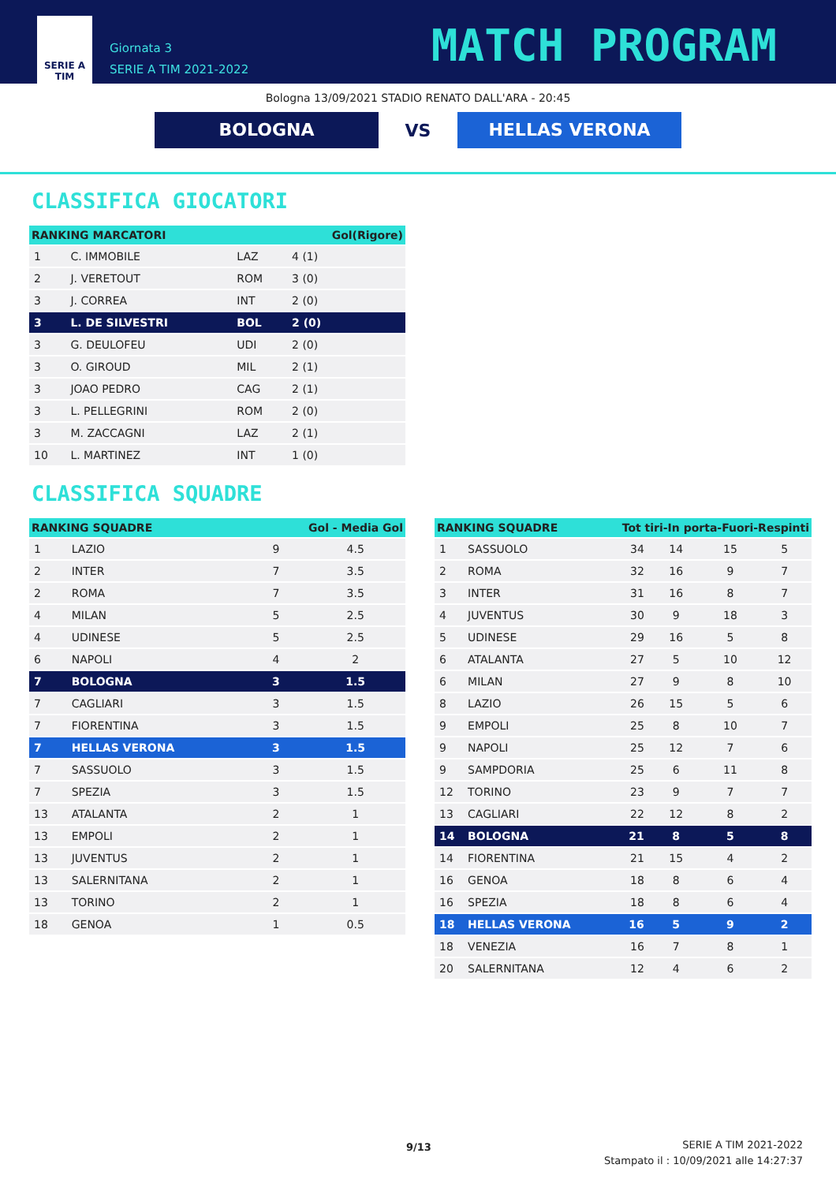SERIE A
TIM
Giornata 3
SERIE A TIM 2021-2022
MATCH PROGRAM
Bologna 13/09/2021 STADIO RENATO DALL'ARA - 20:45
BOLOGNA
VS
HELLAS VERONA
CLASSIFICA GIOCATORI
| RANKING MARCATORI | | | Gol(Rigore) |
| --- | --- | --- | --- |
| 1 | C. IMMOBILE | LAZ | 4 (1) |
| 2 | J. VERETOUT | ROM | 3 (0) |
| 3 | J. CORREA | INT | 2 (0) |
| 3 | L. DE SILVESTRI | BOL | 2 (0) |
| 3 | G. DEULOFEU | UDI | 2 (0) |
| 3 | O. GIROUD | MIL | 2 (1) |
| 3 | JOAO PEDRO | CAG | 2 (1) |
| 3 | L. PELLEGRINI | ROM | 2 (0) |
| 3 | M. ZACCAGNI | LAZ | 2 (1) |
| 10 | L. MARTINEZ | INT | 1 (0) |
CLASSIFICA SQUADRE
| RANKING SQUADRE | | Gol - Media Gol | |
| --- | --- | --- | --- |
| 1 | LAZIO | 9 | 4.5 |
| 2 | INTER | 7 | 3.5 |
| 2 | ROMA | 7 | 3.5 |
| 4 | MILAN | 5 | 2.5 |
| 4 | UDINESE | 5 | 2.5 |
| 6 | NAPOLI | 4 | 2 |
| 7 | BOLOGNA | 3 | 1.5 |
| 7 | CAGLIARI | 3 | 1.5 |
| 7 | FIORENTINA | 3 | 1.5 |
| 7 | HELLAS VERONA | 3 | 1.5 |
| 7 | SASSUOLO | 3 | 1.5 |
| 7 | SPEZIA | 3 | 1.5 |
| 13 | ATALANTA | 2 | 1 |
| 13 | EMPOLI | 2 | 1 |
| 13 | JUVENTUS | 2 | 1 |
| 13 | SALERNITANA | 2 | 1 |
| 13 | TORINO | 2 | 1 |
| 18 | GENOA | 1 | 0.5 |
| RANKING SQUADRE | | Tot tiri-In porta-Fuori-Respinti | | | |
| --- | --- | --- | --- | --- | --- |
| 1 | SASSUOLO | 34 | 14 | 15 | 5 |
| 2 | ROMA | 32 | 16 | 9 | 7 |
| 3 | INTER | 31 | 16 | 8 | 7 |
| 4 | JUVENTUS | 30 | 9 | 18 | 3 |
| 5 | UDINESE | 29 | 16 | 5 | 8 |
| 6 | ATALANTA | 27 | 5 | 10 | 12 |
| 6 | MILAN | 27 | 9 | 8 | 10 |
| 8 | LAZIO | 26 | 15 | 5 | 6 |
| 9 | EMPOLI | 25 | 8 | 10 | 7 |
| 9 | NAPOLI | 25 | 12 | 7 | 6 |
| 9 | SAMPDORIA | 25 | 6 | 11 | 8 |
| 12 | TORINO | 23 | 9 | 7 | 7 |
| 13 | CAGLIARI | 22 | 12 | 8 | 2 |
| 14 | BOLOGNA | 21 | 8 | 5 | 8 |
| 14 | FIORENTINA | 21 | 15 | 4 | 2 |
| 16 | GENOA | 18 | 8 | 6 | 4 |
| 16 | SPEZIA | 18 | 8 | 6 | 4 |
| 18 | HELLAS VERONA | 16 | 5 | 9 | 2 |
| 18 | VENEZIA | 16 | 7 | 8 | 1 |
| 20 | SALERNITANA | 12 | 4 | 6 | 2 |
9/13
SERIE A TIM 2021-2022
Stampato il : 10/09/2021 alle 14:27:37